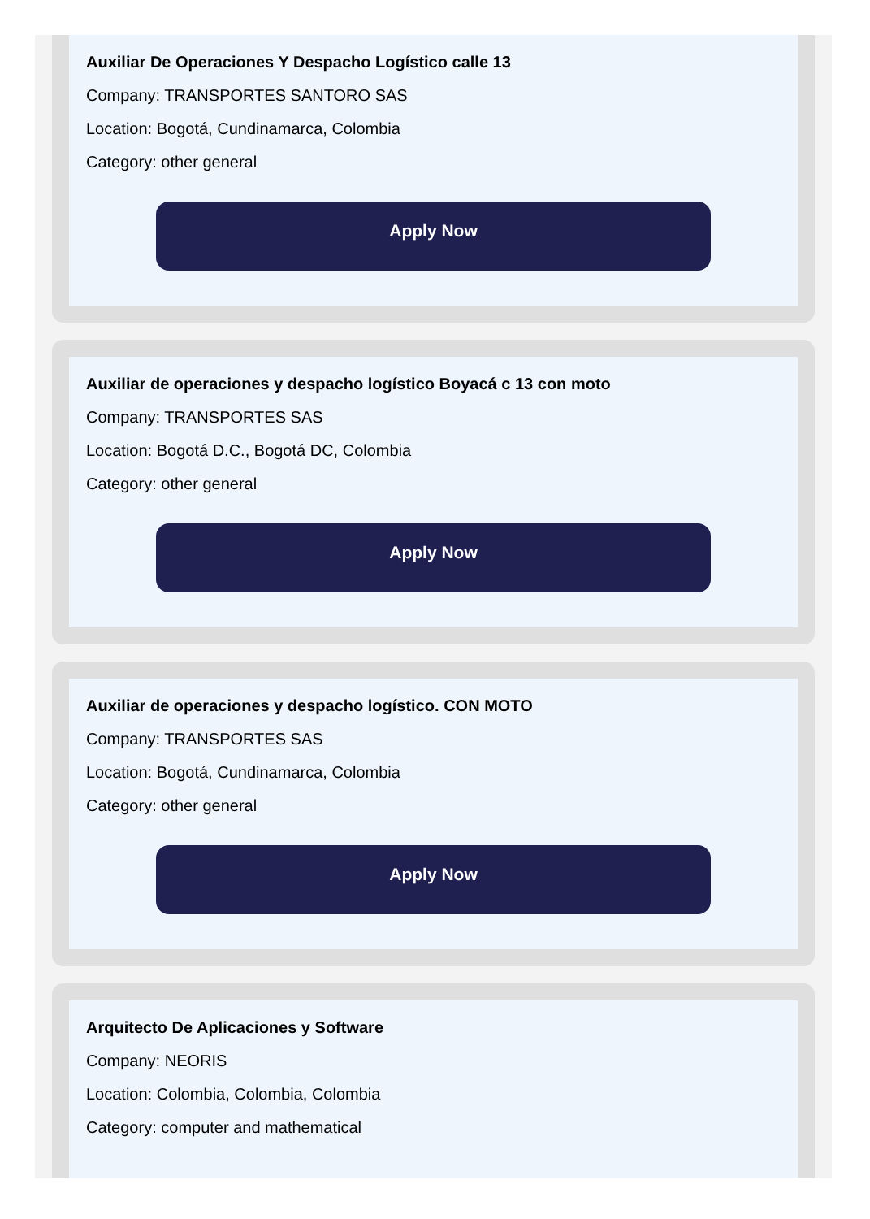Auxiliar De Operaciones Y Despacho Logístico calle 13
Company: TRANSPORTES SANTORO SAS
Location: Bogotá, Cundinamarca, Colombia
Category: other general
Apply Now
Auxiliar de operaciones y despacho logístico Boyacá c 13 con moto
Company: TRANSPORTES SAS
Location: Bogotá D.C., Bogotá DC, Colombia
Category: other general
Apply Now
Auxiliar de operaciones y despacho logístico. CON MOTO
Company: TRANSPORTES SAS
Location: Bogotá, Cundinamarca, Colombia
Category: other general
Apply Now
Arquitecto De Aplicaciones y Software
Company: NEORIS
Location: Colombia, Colombia, Colombia
Category: computer and mathematical